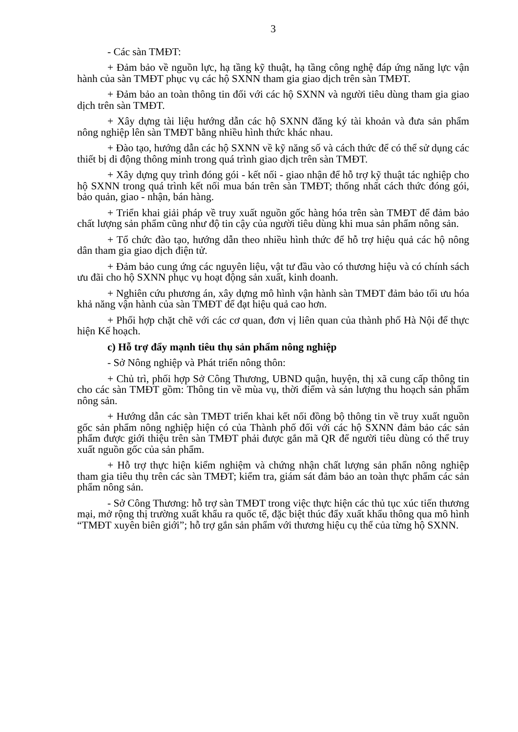3
- Các sàn TMĐT:
+ Đảm bảo về nguồn lực, hạ tầng kỹ thuật, hạ tầng công nghệ đáp ứng năng lực vận hành của sàn TMĐT phục vụ các hộ SXNN tham gia giao dịch trên sàn TMĐT.
+ Đảm bảo an toàn thông tin đối với các hộ SXNN và người tiêu dùng tham gia giao dịch trên sàn TMĐT.
+ Xây dựng tài liệu hướng dẫn các hộ SXNN đăng ký tài khoản và đưa sản phẩm nông nghiệp lên sàn TMĐT bằng nhiều hình thức khác nhau.
+ Đào tạo, hướng dẫn các hộ SXNN về kỹ năng số và cách thức để có thể sử dụng các thiết bị di động thông minh trong quá trình giao dịch trên sàn TMĐT.
+ Xây dựng quy trình đóng gói - kết nối - giao nhận để hỗ trợ kỹ thuật tác nghiệp cho hộ SXNN trong quá trình kết nối mua bán trên sàn TMĐT; thống nhất cách thức đóng gói, bảo quản, giao - nhận, bán hàng.
+ Triển khai giải pháp về truy xuất nguồn gốc hàng hóa trên sàn TMĐT để đảm bảo chất lượng sản phẩm cũng như độ tin cậy của người tiêu dùng khi mua sản phẩm nông sản.
+ Tổ chức đào tạo, hướng dẫn theo nhiều hình thức để hỗ trợ hiệu quả các hộ nông dân tham gia giao dịch điện tử.
+ Đảm bảo cung ứng các nguyên liệu, vật tư đầu vào có thương hiệu và có chính sách ưu đãi cho hộ SXNN phục vụ hoạt động sản xuất, kinh doanh.
+ Nghiên cứu phương án, xây dựng mô hình vận hành sàn TMĐT đảm bảo tối ưu hóa khả năng vận hành của sàn TMĐT để đạt hiệu quả cao hơn.
+ Phối hợp chặt chẽ với các cơ quan, đơn vị liên quan của thành phố Hà Nội để thực hiện Kế hoạch.
c) Hỗ trợ đẩy mạnh tiêu thụ sản phẩm nông nghiệp
- Sở Nông nghiệp và Phát triển nông thôn:
+ Chủ trì, phối hợp Sở Công Thương, UBND quận, huyện, thị xã cung cấp thông tin cho các sàn TMĐT gồm: Thông tin về mùa vụ, thời điểm và sản lượng thu hoạch sản phẩm nông sản.
+ Hướng dẫn các sàn TMĐT triển khai kết nối đồng bộ thông tin về truy xuất nguồn gốc sản phẩm nông nghiệp hiện có của Thành phố đối với các hộ SXNN đảm bảo các sản phẩm được giới thiệu trên sàn TMĐT phải được gắn mã QR để người tiêu dùng có thể truy xuất nguồn gốc của sản phẩm.
+ Hỗ trợ thực hiện kiểm nghiệm và chứng nhận chất lượng sản phẩn nông nghiệp tham gia tiêu thụ trên các sàn TMĐT; kiểm tra, giám sát đảm bảo an toàn thực phẩm các sản phẩm nông sản.
- Sở Công Thương: hỗ trợ sàn TMĐT trong việc thực hiện các thủ tục xúc tiến thương mại, mở rộng thị trường xuất khẩu ra quốc tế, đặc biệt thúc đẩy xuất khẩu thông qua mô hình “TMĐT xuyên biên giới”; hỗ trợ gắn sản phẩm với thương hiệu cụ thể của từng hộ SXNN.